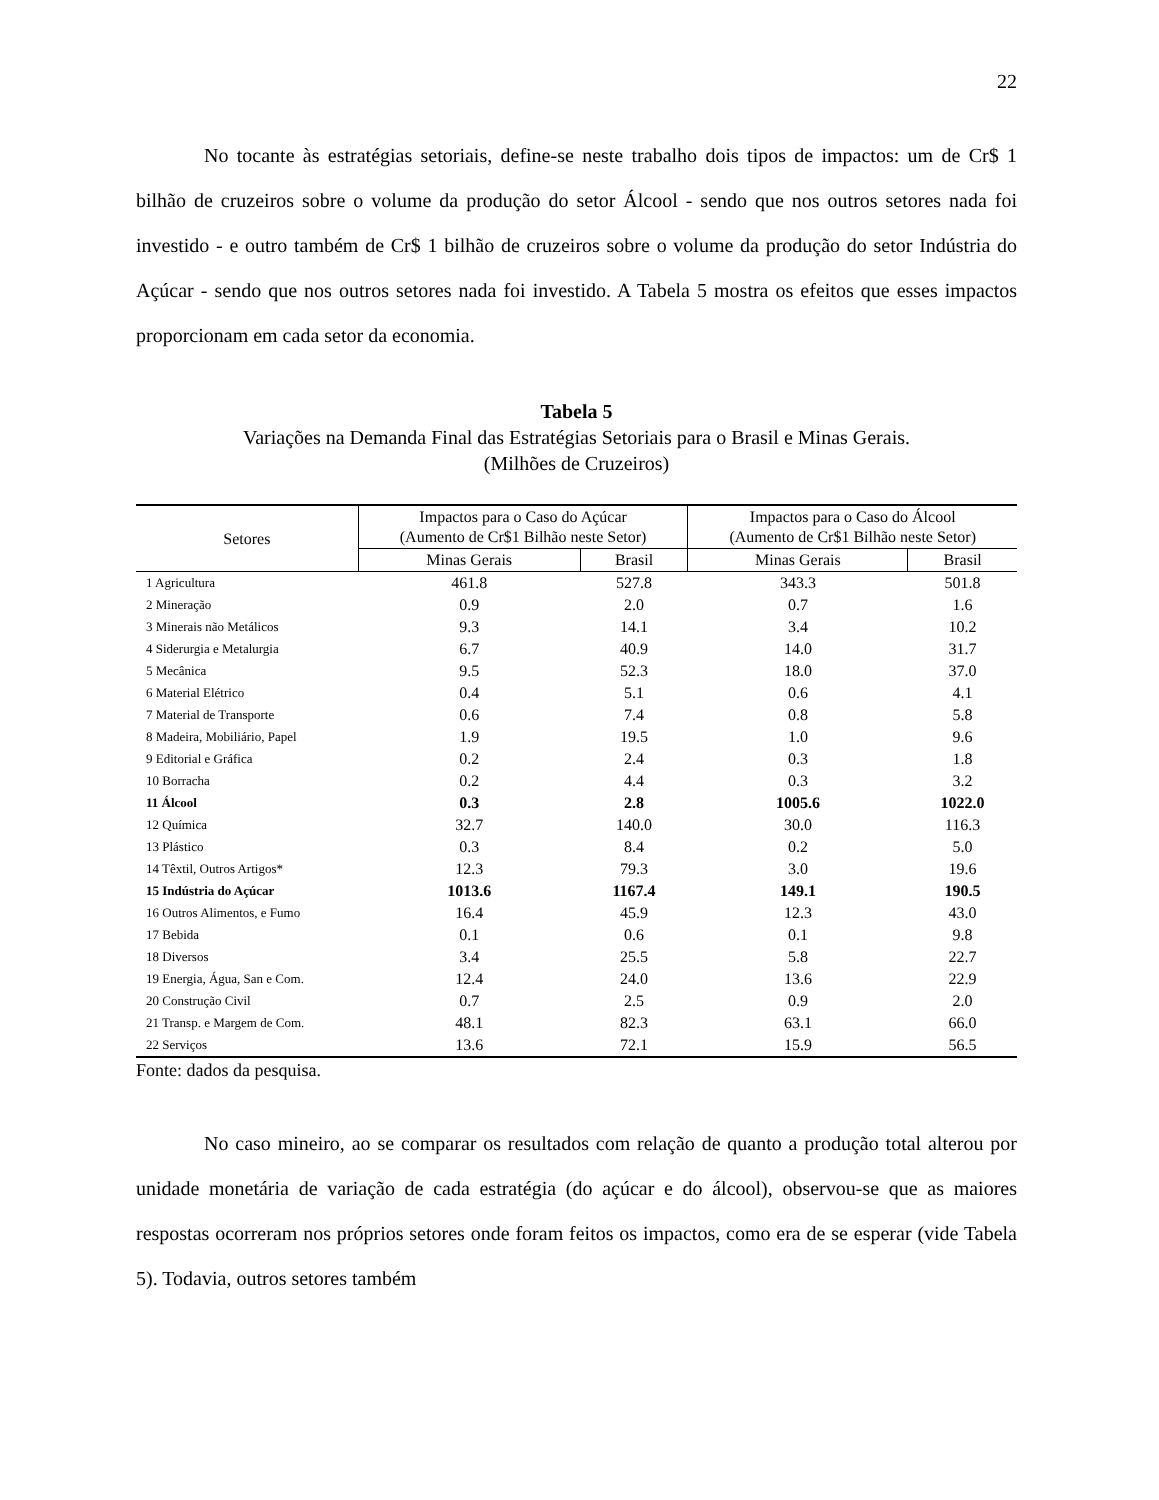22
No tocante às estratégias setoriais, define-se neste trabalho dois tipos de impactos: um de Cr$ 1 bilhão de cruzeiros sobre o volume da produção do setor Álcool - sendo que nos outros setores nada foi investido - e outro também de Cr$ 1 bilhão de cruzeiros sobre o volume da produção do setor Indústria do Açúcar - sendo que nos outros setores nada foi investido. A Tabela 5 mostra os efeitos que esses impactos proporcionam em cada setor da economia.
Tabela 5
Variações na Demanda Final das Estratégias Setoriais para o Brasil e Minas Gerais.
(Milhões de Cruzeiros)
| Setores | Impactos para o Caso do Açúcar (Aumento de Cr$1 Bilhão neste Setor) | | Impactos para o Caso do Álcool (Aumento de Cr$1 Bilhão neste Setor) | |
| --- | --- | --- | --- | --- |
| | Minas Gerais | Brasil | Minas Gerais | Brasil |
| 1 Agricultura | 461.8 | 527.8 | 343.3 | 501.8 |
| 2 Mineração | 0.9 | 2.0 | 0.7 | 1.6 |
| 3 Minerais não Metálicos | 9.3 | 14.1 | 3.4 | 10.2 |
| 4 Siderurgia e Metalurgia | 6.7 | 40.9 | 14.0 | 31.7 |
| 5 Mecânica | 9.5 | 52.3 | 18.0 | 37.0 |
| 6 Material Elétrico | 0.4 | 5.1 | 0.6 | 4.1 |
| 7 Material de Transporte | 0.6 | 7.4 | 0.8 | 5.8 |
| 8 Madeira, Mobiliário, Papel | 1.9 | 19.5 | 1.0 | 9.6 |
| 9 Editorial e Gráfica | 0.2 | 2.4 | 0.3 | 1.8 |
| 10 Borracha | 0.2 | 4.4 | 0.3 | 3.2 |
| 11 Álcool | 0.3 | 2.8 | 1005.6 | 1022.0 |
| 12 Química | 32.7 | 140.0 | 30.0 | 116.3 |
| 13 Plástico | 0.3 | 8.4 | 0.2 | 5.0 |
| 14 Têxtil, Outros Artigos* | 12.3 | 79.3 | 3.0 | 19.6 |
| 15 Indústria do Açúcar | 1013.6 | 1167.4 | 149.1 | 190.5 |
| 16 Outros Alimentos, e Fumo | 16.4 | 45.9 | 12.3 | 43.0 |
| 17 Bebida | 0.1 | 0.6 | 0.1 | 9.8 |
| 18 Diversos | 3.4 | 25.5 | 5.8 | 22.7 |
| 19 Energia, Água, San e Com. | 12.4 | 24.0 | 13.6 | 22.9 |
| 20 Construção Civil | 0.7 | 2.5 | 0.9 | 2.0 |
| 21 Transp. e Margem de Com. | 48.1 | 82.3 | 63.1 | 66.0 |
| 22 Serviços | 13.6 | 72.1 | 15.9 | 56.5 |
Fonte: dados da pesquisa.
No caso mineiro, ao se comparar os resultados com relação de quanto a produção total alterou por unidade monetária de variação de cada estratégia (do açúcar e do álcool), observou-se que as maiores respostas ocorreram nos próprios setores onde foram feitos os impactos, como era de se esperar (vide Tabela 5). Todavia, outros setores também